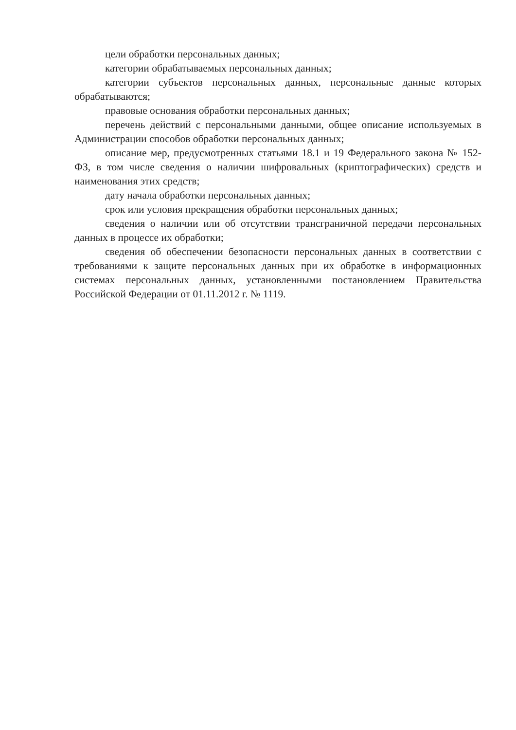цели обработки персональных данных;
категории обрабатываемых персональных данных;
категории субъектов персональных данных, персональные данные которых обрабатываются;
правовые основания обработки персональных данных;
перечень действий с персональными данными, общее описание используемых в Администрации способов обработки персональных данных;
описание мер, предусмотренных статьями 18.1 и 19 Федерального закона № 152-ФЗ, в том числе сведения о наличии шифровальных (криптографических) средств и наименования этих средств;
дату начала обработки персональных данных;
срок или условия прекращения обработки персональных данных;
сведения о наличии или об отсутствии трансграничной передачи персональных данных в процессе их обработки;
сведения об обеспечении безопасности персональных данных в соответствии с требованиями к защите персональных данных при их обработке в информационных системах персональных данных, установленными постановлением Правительства Российской Федерации от 01.11.2012 г. № 1119.